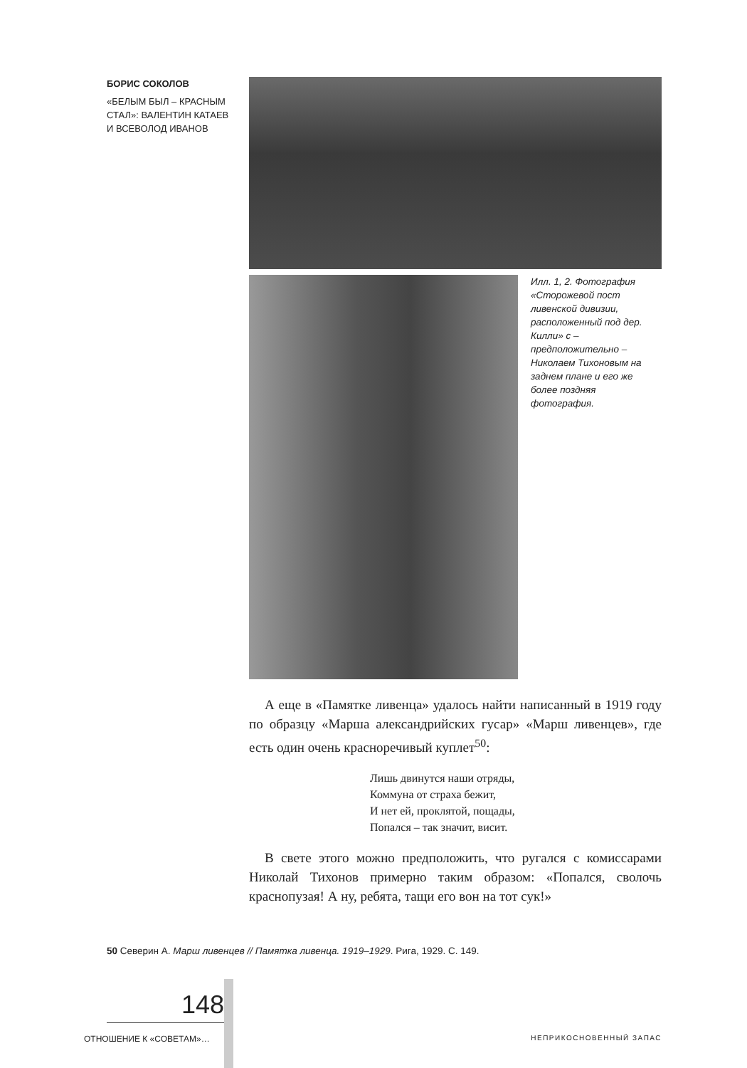БОРИС СОКОЛОВ
«БЕЛЫМ БЫЛ – КРАСНЫМ СТАЛ»: ВАЛЕНТИН КАТАЕВ И ВСЕВОЛОД ИВАНОВ
Илл. 1, 2. Фотография «Сторожевой пост ливенской дивизии, расположенный под дер. Килли» с – предположительно – Николаем Тихоновым на заднем плане и его же более поздняя фотография.
А еще в «Памятке ливенца» удалось найти написанный в 1919 году по образцу «Марша александрийских гусар» «Марш ливенцев», где есть один очень красноречивый куплет<sup>50</sup>:
Лишь двинутся наши отряды,
Коммуна от страха бежит,
И нет ей, проклятой, пощады,
Попался – так значит, висит.
В свете этого можно предположить, что ругался с комиссарами Николай Тихонов примерно таким образом: «Попался, сволочь краснопузая! А ну, ребята, тащи его вон на тот сук!»
50 Северин А. Марш ливенцев // Памятка ливенца. 1919–1929. Рига, 1929. С. 149.
148
ОТНОШЕНИЕ К «СОВЕТАМ»… НЕПРИКОСНОВЕННЫЙ ЗАПАС